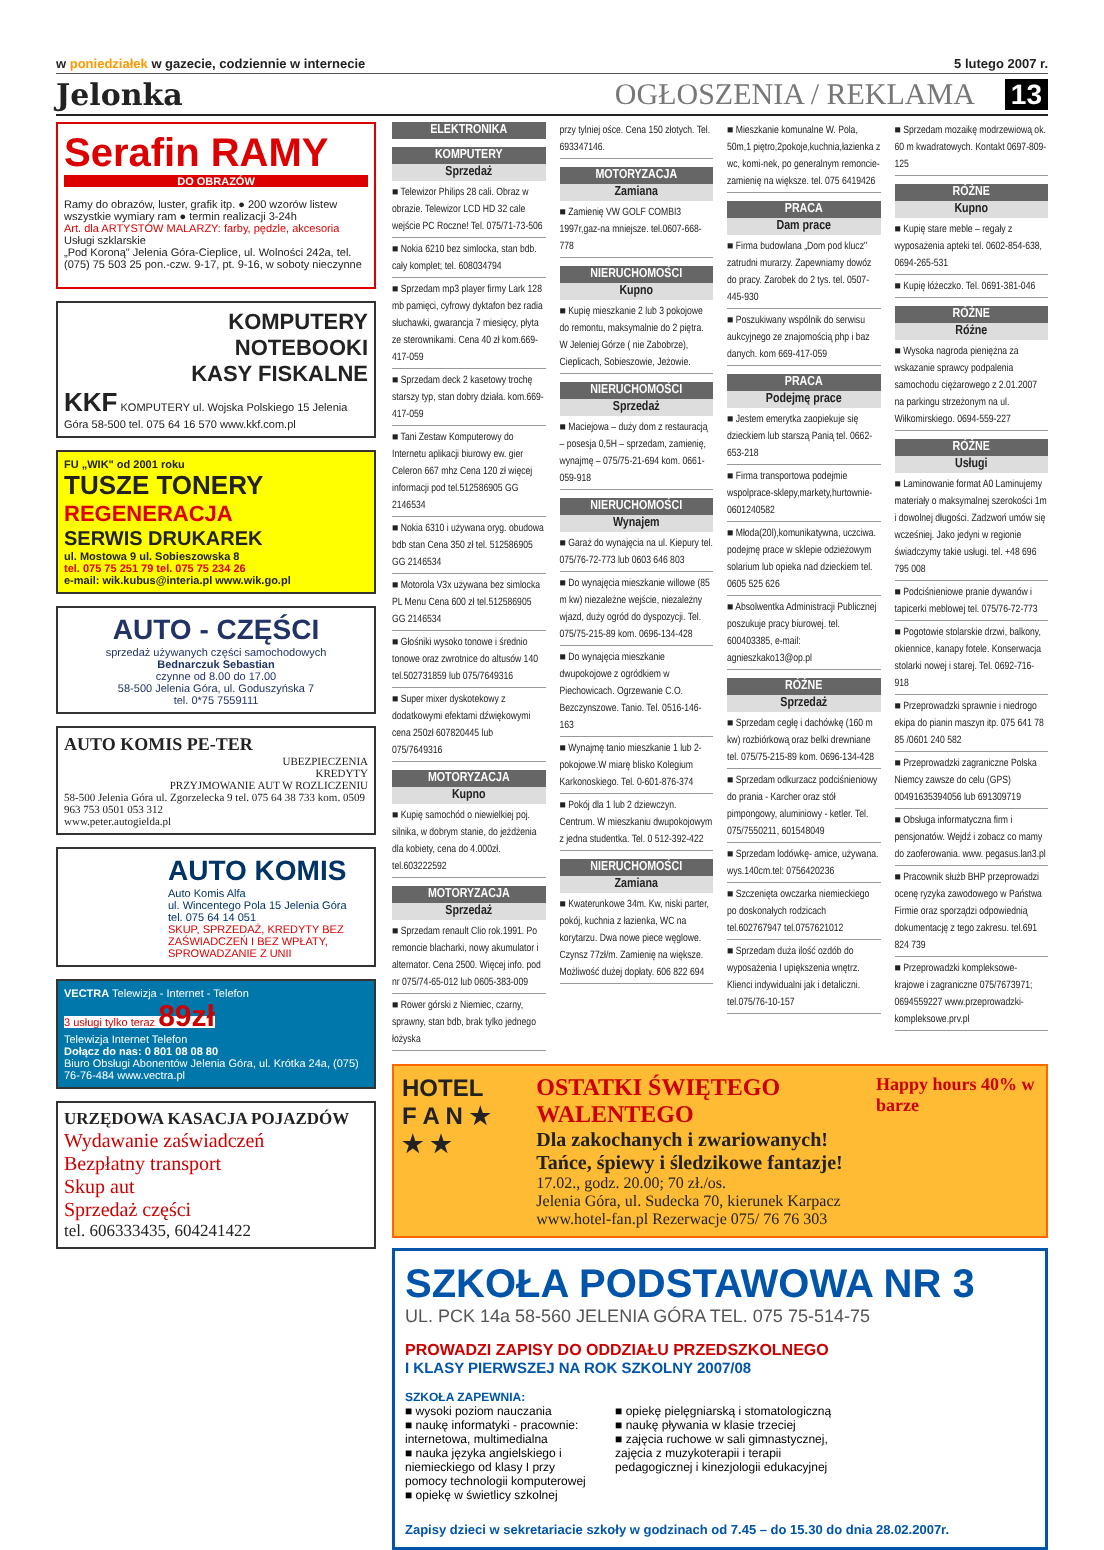w poniedziałek w gazecie, codziennie w internecie 5 lutego 2007 r.
Jelonka OGŁOSZENIA / REKLAMA 13
Serafin RAMY
DO OBRAZÓW
Ramy do obrazów, luster, grafik itp. ● 200 wzorów listew wszystkie wymiary ram ● termin realizacji 3-24h
Art. dla ARTYSTÓW MALARZY: farby, pędzle, akcesoria
Usługi szklarskie
„Pod Koroną" Jelenia Góra-Cieplice, ul. Wolności 242a, tel. (075) 75 503 25 pon.-czw. 9-17, pt. 9-16, w soboty nieczynne
KOMPUTERY
NOTEBOOKI
KASY FISKALNE
KKF KOMPUTERY ul. Wojska Polskiego 15 Jelenia Góra 58-500 tel. 075 64 16 570 www.kkf.com.pl
FU „WIK" od 2001 roku
TUSZE TONERY
REGENERACJA
SERWIS DRUKAREK
ul. Mostowa 9 ul. Sobieszowska 8
tel. 075 75 251 79 tel. 075 75 234 26
e-mail: wik.kubus@interia.pl www.wik.go.pl
AUTO - CZĘŚCI
sprzedaż używanych części samochodowych
Bednarczuk Sebastian
czynne od 8.00 do 17.00
58-500 Jelenia Góra, ul. Goduszyńska 7
tel. 0*75 7559111
AUTO KOMIS PE-TER
UBEZPIECZENIA
KREDYTY
PRZYJMOWANIE AUT W ROZLICZENIU
58-500 Jelenia Góra ul. Zgorzelecka 9 tel. 075 64 38 733 kom. 0509 963 753 0501 053 312
www.peter.autogielda.pl
AUTO KOMIS
Auto Komis Alfa
ul. Wincentego Pola 15 Jelenia Góra
tel. 075 64 14 051
SKUP, SPRZEDAŻ, KREDYTY BEZ ZAŚWIADCZEŃ I BEZ WPŁATY, SPROWADZANIE Z UNII
VECTRA Telewizja - Internet - Telefon
3 usługi tylko teraz 89zł
Telewizja Internet Telefon
Dołącz do nas: 0 801 08 08 80
Biuro Obsługi Abonentów Jelenia Góra, ul. Krótka 24a, (075) 76-76-484 www.vectra.pl
URZĘDOWA KASACJA POJAZDÓW
Wydawanie zaświadczeń
Bezpłatny transport
Skup aut
Sprzedaż części
tel. 606333435, 604241422
ELEKTRONIKA
KOMPUTERY
Sprzedaż
■ Telewizor Philips 28 cali. Obraz w obrazie. Telewizor LCD HD 32 cale wejście PC Roczne! Tel. 075/71-73-506
■ Nokia 6210 bez simlocka, stan bdb. cały komplet; tel. 608034794
■ Sprzedam mp3 player firmy Lark 128 mb pamięci, cyfrowy dyktafon bez radia słuchawki, gwarancja 7 miesięcy, płyta ze sterownikami. Cena 40 zł kom.669-417-059
■ Sprzedam deck 2 kasetowy trochę starszy typ, stan dobry działa. kom.669-417-059
■ Tani Zestaw Komputerowy do Internetu aplikacji biurowy ew. gier Celeron 667 mhz Cena 120 zł więcej informacji pod tel.512586905 GG 2146534
■ Nokia 6310 i używana oryg. obudowa bdb stan Cena 350 zł tel. 512586905 GG 2146534
■ Motorola V3x używana bez simlocka PL Menu Cena 600 zł tel.512586905 GG 2146534
■ Głośniki wysoko tonowe i średnio tonowe oraz zwrotnice do altusów 140 tel.502731859 lub 075/7649316
■ Super mixer dyskotekowy z dodatkowymi efektami dźwiękowymi cena 250zł 607820445 lub 075/7649316
MOTORYZACJA
Kupno
■ Kupię samochód o niewielkiej poj. silnika, w dobrym stanie, do jeżdżenia dla kobiety, cena do 4.000zł. tel.603222592
MOTORYZACJA
Sprzedaż
■ Sprzedam renault Clio rok.1991. Po remoncie blacharki, nowy akumulator i alternator. Cena 2500. Więcej info. pod nr 075/74-65-012 lub 0605-383-009
■ Rower górski z Niemiec, czarny, sprawny, stan bdb, brak tylko jednego łożyska
przy tylniej ośce. Cena 150 złotych. Tel. 693347146.
MOTORYZACJA
Zamiana
■ Zamienię VW GOLF COMBI3 1997r,gaz-na mniejsze. tel.0607-668-778
NIERUCHOMOŚCI
Kupno
■ Kupię mieszkanie 2 lub 3 pokojowe do remontu, maksymalnie do 2 piętra. W Jeleniej Górze ( nie Zabobrze), Cieplicach, Sobieszowie, Jeżowie.
NIERUCHOMOŚCI
Sprzedaż
■ Maciejowa – duży dom z restauracją – posesja 0,5H – sprzedam, zamienię, wynajmę – 075/75-21-694 kom. 0661-059-918
NIERUCHOMOŚCI
Wynajem
■ Garaż do wynajęcia na ul. Kiepury tel. 075/76-72-773 lub 0603 646 803
■ Do wynajęcia mieszkanie willowe (85 m kw) niezależne wejście, niezależny wjazd, duży ogród do dyspozycji. Tel. 075/75-215-89 kom. 0696-134-428
■ Do wynajęcia mieszkanie dwupokojowe z ogródkiem w Piechowicach. Ogrzewanie C.O. Bezczynszowe. Tanio. Tel. 0516-146-163
■ Wynajmę tanio mieszkanie 1 lub 2-pokojowe.W miarę blisko Kolegium Karkonoskiego. Tel. 0-601-876-374
■ Pokój dla 1 lub 2 dziewczyn. Centrum. W mieszkaniu dwupokojowym z jedna studentka. Tel. 0 512-392-422
NIERUCHOMOŚCI
Zamiana
■ Kwaterunkowe 34m. Kw, niski parter, pokój, kuchnia z łazienka, WC na korytarzu. Dwa nowe piece węglowe. Czynsz 77zł/m. Zamienię na większe. Możliwość dużej dopłaty. 606 822 694
■ Mieszkanie komunalne W. Pola, 50m,1 piętro,2pokoje,kuchnia,łazienka z wc, komi-nek, po generalnym remoncie-zamienię na większe. tel. 075 6419426
PRACA
Dam prace
■ Firma budowlana „Dom pod klucz" zatrudni murarzy. Zapewniamy dowóz do pracy. Zarobek do 2 tys. tel. 0507-445-930
■ Poszukiwany wspólnik do serwisu aukcyjnego ze znajomością php i baz danych. kom 669-417-059
PRACA
Podejmę prace
■ Jestem emerytka zaopiekuje się dzieckiem lub starszą Panią tel. 0662-653-218
■ Firma transportowa podejmie wspolprace-sklepy,markety,hurtownie-0601240582
■ Młoda(20l),komunikatywna, uczciwa. podejmę prace w sklepie odzieżowym solarium lub opieka nad dzieckiem tel. 0605 525 626
■ Absolwentka Administracji Publicznej poszukuje pracy biurowej. tel. 600403385, e-mail: agnieszkako13@op.pl
RÓŻNE
Sprzedaż
■ Sprzedam cegłę i dachówkę (160 m kw) rozbiórkową oraz belki drewniane tel. 075/75-215-89 kom. 0696-134-428
■ Sprzedam odkurzacz podciśnieniowy do prania - Karcher oraz stół pimpongowy, aluminiowy - ketler. Tel. 075/7550211, 601548049
■ Sprzedam lodówkę- amice, używana. wys.140cm.tel: 0756420236
■ Szczenięta owczarka niemieckiego po doskonałych rodzicach tel.602767947 tel.0757621012
■ Sprzedam duża ilość ozdób do wyposażenia I upiększenia wnętrz. Klienci indywidualni jak i detaliczni. tel.075/76-10-157
■ Sprzedam mozaikę modrzewiową ok. 60 m kwadratowych. Kontakt 0697-809-125
RÓŻNE
Kupno
■ Kupię stare meble – regały z wyposażenia apteki tel. 0602-854-638, 0694-265-531
■ Kupię łóżeczko. Tel. 0691-381-046
RÓŻNE
Różne
■ Wysoka nagroda pieniężna za wskazanie sprawcy podpalenia samochodu ciężarowego z 2.01.2007 na parkingu strzeżonym na ul. Wiłkomirskiego. 0694-559-227
RÓŻNE
Usługi
■ Laminowanie format A0 Laminujemy materiały o maksymalnej szerokości 1m i dowolnej długości. Zadzwoń umów się wcześniej. Jako jedyni w regionie świadczymy takie usługi. tel. +48 696 795 008
■ Podciśnieniowe pranie dywanów i tapicerki meblowej tel. 075/76-72-773
■ Pogotowie stolarskie drzwi, balkony, okiennice, kanapy fotele. Konserwacja stolarki nowej i starej. Tel. 0692-716-918
■ Przeprowadzki sprawnie i niedrogo ekipa do pianin maszyn itp. 075 641 78 85 /0601 240 582
■ Przeprowadzki zagraniczne Polska Niemcy zawsze do celu (GPS) 00491635394056 lub 691309719
■ Obsługa informatyczna firm i pensjonatów. Wejdź i zobacz co mamy do zaoferowania. www. pegasus.lan3.pl
■ Pracownik służb BHP przeprowadzi ocenę ryzyka zawodowego w Państwa Firmie oraz sporządzi odpowiednią dokumentację z tego zakresu. tel.691 824 739
■ Przeprowadzki kompleksowe- krajowe i zagraniczne 075/7673971; 0694559227 www.przeprowadzki-kompleksowe.prv.pl
HOTEL
F A N ★ ★ ★
OSTATKI ŚWIĘTEGO WALENTEGO
Dla zakochanych i zwariowanych!
Tańce, śpiewy i śledzikowe fantazje!
17.02., godz. 20.00; 70 zł./os.
Jelenia Góra, ul. Sudecka 70, kierunek Karpacz
www.hotel-fan.pl Rezerwacje 075/ 76 76 303
Happy hours 40% w barze
SZKOŁA PODSTAWOWA NR 3
UL. PCK 14a 58-560 JELENIA GÓRA TEL. 075 75-514-75
PROWADZI ZAPISY DO ODDZIAŁU PRZEDSZKOLNEGO
I KLASY PIERWSZEJ NA ROK SZKOLNY 2007/08
SZKOŁA ZAPEWNIA:
■ wysoki poziom nauczania
■ naukę informatyki - pracownie: internetowa, multimedialna
■ nauka języka angielskiego i niemieckiego od klasy I przy pomocy technologii komputerowej
■ opiekę w świetlicy szkolnej
■ opiekę pielęgniarską i stomatologiczną
■ naukę pływania w klasie trzeciej
■ zajęcia ruchowe w sali gimnastycznej, zajęcia z muzykoterapii i terapii pedagogicznej i kinezjologii edukacyjnej
Zapisy dzieci w sekretariacie szkoły w godzinach od 7.45 – do 15.30 do dnia 28.02.2007r.